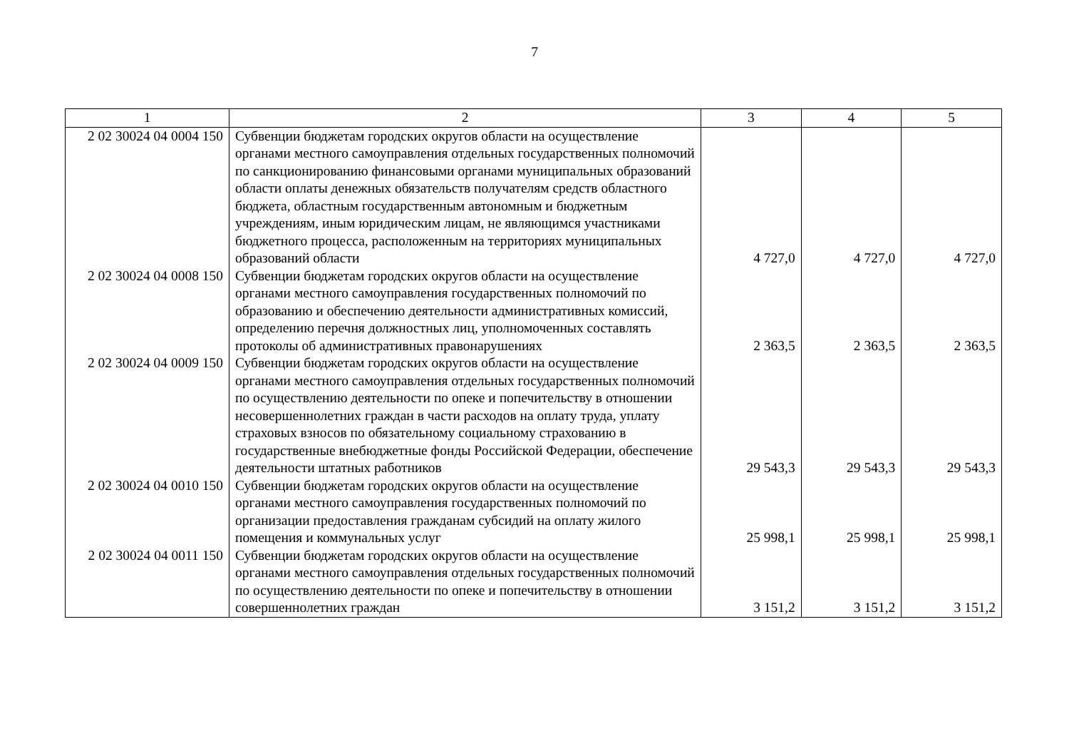7
| 1 | 2 | 3 | 4 | 5 |
| --- | --- | --- | --- | --- |
| 2 02 30024 04 0004 150 | Субвенции бюджетам городских округов области на осуществление органами местного самоуправления отдельных государственных полномочий по санкционированию финансовыми органами муниципальных образований области оплаты денежных обязательств получателям средств областного бюджета, областным государственным автономным и бюджетным учреждениям, иным юридическим лицам, не являющимся участниками бюджетного процесса, расположенным на территориях муниципальных образований области | 4 727,0 | 4 727,0 | 4 727,0 |
| 2 02 30024 04 0008 150 | Субвенции бюджетам городских округов области на осуществление органами местного самоуправления государственных полномочий по образованию и обеспечению деятельности административных комиссий, определению перечня должностных лиц, уполномоченных составлять протоколы об административных правонарушениях | 2 363,5 | 2 363,5 | 2 363,5 |
| 2 02 30024 04 0009 150 | Субвенции бюджетам городских округов области на осуществление органами местного самоуправления отдельных государственных полномочий по осуществлению деятельности по опеке и попечительству в отношении несовершеннолетних граждан в части расходов на оплату труда, уплату страховых взносов по обязательному социальному страхованию в государственные внебюджетные фонды Российской Федерации, обеспечение деятельности штатных работников | 29 543,3 | 29 543,3 | 29 543,3 |
| 2 02 30024 04 0010 150 | Субвенции бюджетам городских округов области на осуществление органами местного самоуправления государственных полномочий по организации предоставления гражданам субсидий на оплату жилого помещения и коммунальных услуг | 25 998,1 | 25 998,1 | 25 998,1 |
| 2 02 30024 04 0011 150 | Субвенции бюджетам городских округов области на осуществление органами местного самоуправления отдельных государственных полномочий по осуществлению деятельности по опеке и попечительству в отношении совершеннолетних граждан | 3 151,2 | 3 151,2 | 3 151,2 |